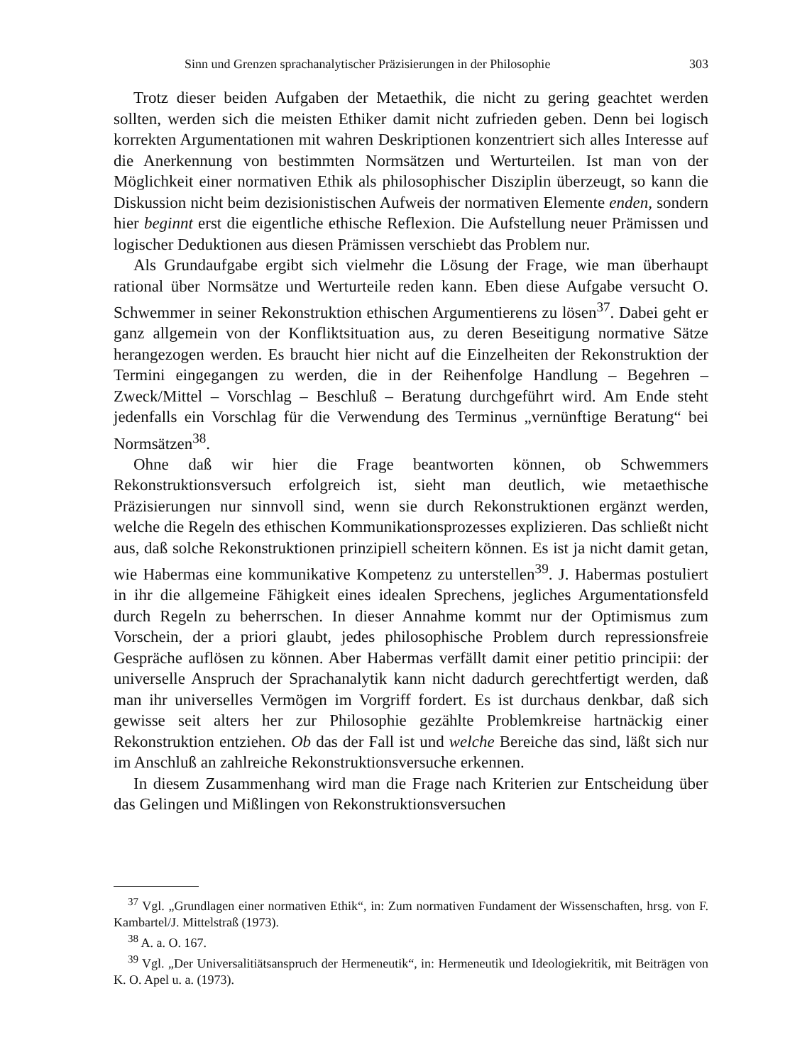Sinn und Grenzen sprachanalytischer Präzisierungen in der Philosophie 303
Trotz dieser beiden Aufgaben der Metaethik, die nicht zu gering geachtet werden sollten, werden sich die meisten Ethiker damit nicht zufrieden geben. Denn bei logisch korrekten Argumentationen mit wahren Deskriptionen konzentriert sich alles Interesse auf die Anerkennung von bestimmten Normsätzen und Werturteilen. Ist man von der Möglichkeit einer normativen Ethik als philosophischer Disziplin überzeugt, so kann die Diskussion nicht beim dezisionistischen Aufweis der normativen Elemente enden, sondern hier beginnt erst die eigentliche ethische Reflexion. Die Aufstellung neuer Prämissen und logischer Deduktionen aus diesen Prämissen verschiebt das Problem nur.
Als Grundaufgabe ergibt sich vielmehr die Lösung der Frage, wie man überhaupt rational über Normsätze und Werturteile reden kann. Eben diese Aufgabe versucht O. Schwemmer in seiner Rekonstruktion ethischen Argumentierens zu lösen<sup>37</sup>. Dabei geht er ganz allgemein von der Konfliktsituation aus, zu deren Beseitigung normative Sätze herangezogen werden. Es braucht hier nicht auf die Einzelheiten der Rekonstruktion der Termini eingegangen zu werden, die in der Reihenfolge Handlung – Begehren – Zweck/Mittel – Vorschlag – Beschluß – Beratung durchgeführt wird. Am Ende steht jedenfalls ein Vorschlag für die Verwendung des Terminus „vernünftige Beratung“ bei Normsätzen<sup>38</sup>.
Ohne daß wir hier die Frage beantworten können, ob Schwemmers Rekonstruktionsversuch erfolgreich ist, sieht man deutlich, wie metaethische Präzisierungen nur sinnvoll sind, wenn sie durch Rekonstruktionen ergänzt werden, welche die Regeln des ethischen Kommunikationsprozesses explizieren. Das schließt nicht aus, daß solche Rekonstruktionen prinzipiell scheitern können. Es ist ja nicht damit getan, wie Habermas eine kommunikative Kompetenz zu unterstellen<sup>39</sup>. J. Habermas postuliert in ihr die allgemeine Fähigkeit eines idealen Sprechens, jegliches Argumentationsfeld durch Regeln zu beherrschen. In dieser Annahme kommt nur der Optimismus zum Vorschein, der a priori glaubt, jedes philosophische Problem durch repressionsfreie Gespräche auflösen zu können. Aber Habermas verfällt damit einer petitio principii: der universelle Anspruch der Sprachanalytik kann nicht dadurch gerechtfertigt werden, daß man ihr universelles Vermögen im Vorgriff fordert. Es ist durchaus denkbar, daß sich gewisse seit alters her zur Philosophie gezählte Problemkreise hartnäckig einer Rekonstruktion entziehen. Ob das der Fall ist und welche Bereiche das sind, läßt sich nur im Anschluß an zahlreiche Rekonstruktionsversuche erkennen.
In diesem Zusammenhang wird man die Frage nach Kriterien zur Entscheidung über das Gelingen und Mißlingen von Rekonstruktionsversuchen
<sup>37</sup> Vgl. „Grundlagen einer normativen Ethik“, in: Zum normativen Fundament der Wissenschaften, hrsg. von F. Kambartel/J. Mittelstraß (1973).
<sup>38</sup> A. a. O. 167.
<sup>39</sup> Vgl. „Der Universalitiätsanspruch der Hermeneutik“, in: Hermeneutik und Ideologiekritik, mit Beiträgen von K. O. Apel u. a. (1973).